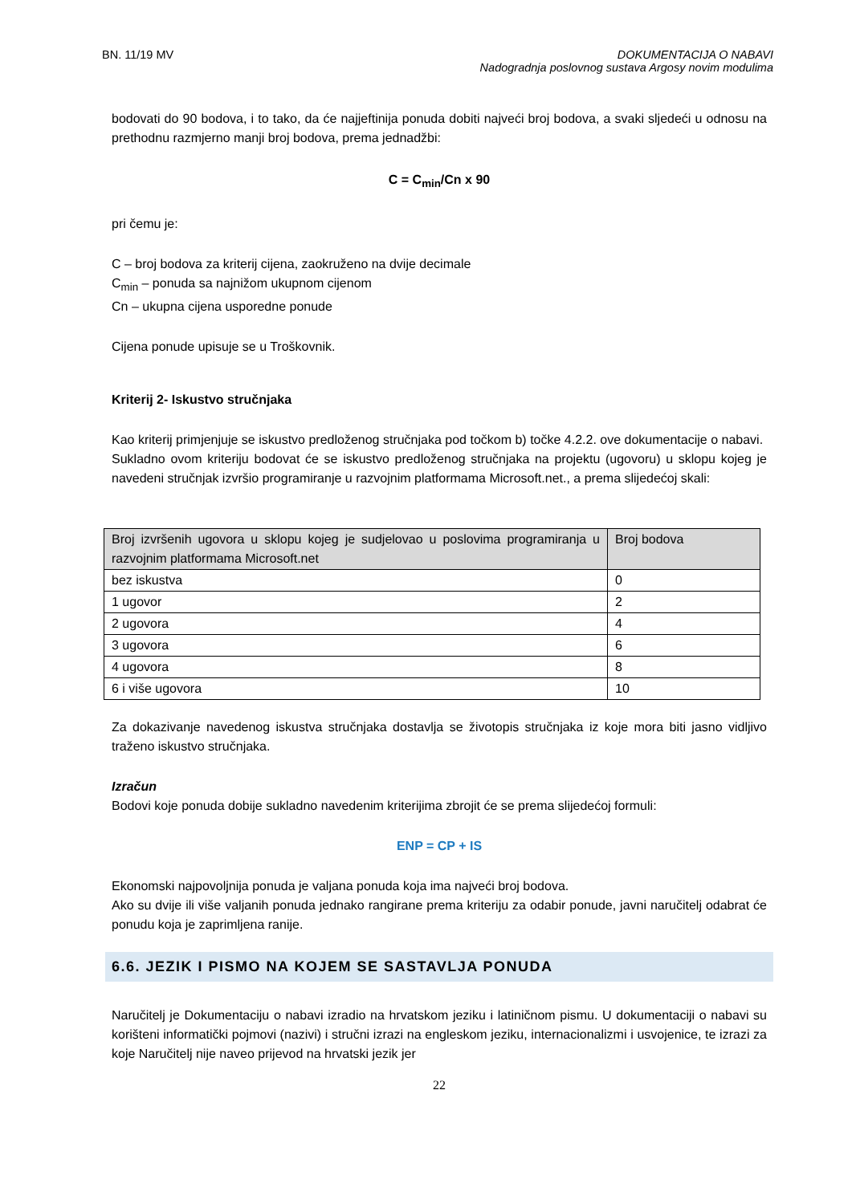BN. 11/19 MV DOKUMENTACIJA O NABAVI
Nadogradnja poslovnog sustava Argosy novim modulima
bodovati do 90 bodova, i to tako, da će najjeftinija ponuda dobiti najveći broj bodova, a svaki sljedeći u odnosu na prethodnu razmjerno manji broj bodova, prema jednadžbi:
C = C<sub>min</sub>/Cn x 90
pri čemu je:
C – broj bodova za kriterij cijena, zaokruženo na dvije decimale
C<sub>min</sub> – ponuda sa najnižom ukupnom cijenom
Cn – ukupna cijena usporedne ponude
Cijena ponude upisuje se u Troškovnik.
Kriterij 2- Iskustvo stručnjaka
Kao kriterij primjenjuje se iskustvo predloženog stručnjaka pod točkom b) točke 4.2.2. ove dokumentacije o nabavi.
Sukladno ovom kriteriju bodovat će se iskustvo predloženog stručnjaka na projektu (ugovoru) u sklopu kojeg je navedeni stručnjak izvršio programiranje u razvojnim platformama Microsoft.net., a prema slijedećoj skali:
| Broj izvršenih ugovora u sklopu kojeg je sudjelovao u poslovima programiranja u razvojnim platformama Microsoft.net | Broj bodova |
| --- | --- |
| bez iskustva | 0 |
| 1 ugovor | 2 |
| 2 ugovora | 4 |
| 3 ugovora | 6 |
| 4 ugovora | 8 |
| 6 i više ugovora | 10 |
Za dokazivanje navedenog iskustva stručnjaka dostavlja se životopis stručnjaka iz koje mora biti jasno vidljivo traženo iskustvo stručnjaka.
Izračun
Bodovi koje ponuda dobije sukladno navedenim kriterijima zbrojit će se prema slijedećoj formuli:
ENP = CP + IS
Ekonomski najpovoljnija ponuda je valjana ponuda koja ima najveći broj bodova.
Ako su dvije ili više valjanih ponuda jednako rangirane prema kriteriju za odabir ponude, javni naručitelj odabrat će ponudu koja je zaprimljena ranije.
6.6. JEZIK I PISMO NA KOJEM SE SASTAVLJA PONUDA
Naručitelj je Dokumentaciju o nabavi izradio na hrvatskom jeziku i latiničnom pismu. U dokumentaciji o nabavi su korišteni informatički pojmovi (nazivi) i stručni izrazi na engleskom jeziku, internacionalizmi i usvojenice, te izrazi za koje Naručitelj nije naveo prijevod na hrvatski jezik jer
22